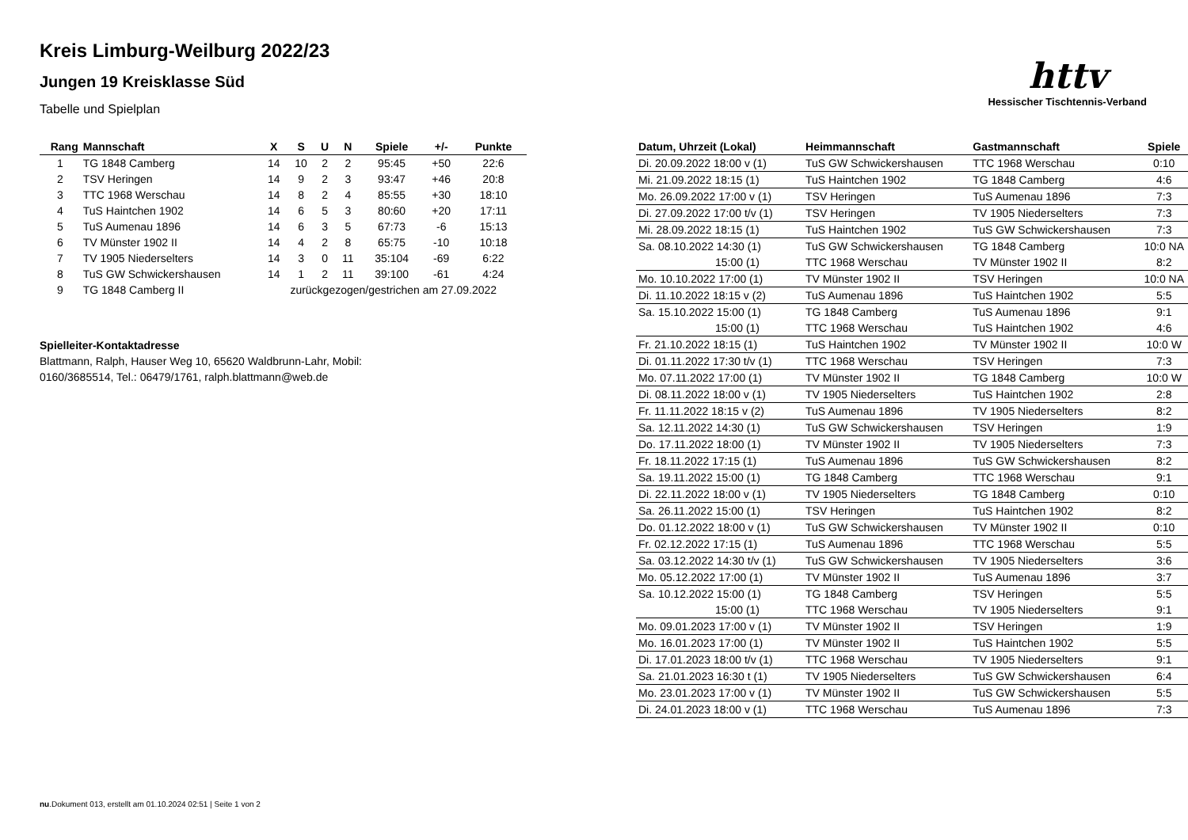Kreis Limburg-Weilburg 2022/23
Jungen 19 Kreisklasse Süd
Tabelle und Spielplan
httv
Hessischer Tischtennis-Verband
| Rang | Mannschaft | X | S | U | N | Spiele | +/- | Punkte |
| --- | --- | --- | --- | --- | --- | --- | --- | --- |
| 1 | TG 1848 Camberg | 14 | 10 | 2 | 2 | 95:45 | +50 | 22:6 |
| 2 | TSV Heringen | 14 | 9 | 2 | 3 | 93:47 | +46 | 20:8 |
| 3 | TTC 1968 Werschau | 14 | 8 | 2 | 4 | 85:55 | +30 | 18:10 |
| 4 | TuS Haintchen 1902 | 14 | 6 | 5 | 3 | 80:60 | +20 | 17:11 |
| 5 | TuS Aumenau 1896 | 14 | 6 | 3 | 5 | 67:73 | -6 | 15:13 |
| 6 | TV Münster 1902 II | 14 | 4 | 2 | 8 | 65:75 | -10 | 10:18 |
| 7 | TV 1905 Niederselters | 14 | 3 | 0 | 11 | 35:104 | -69 | 6:22 |
| 8 | TuS GW Schwickershausen | 14 | 1 | 2 | 11 | 39:100 | -61 | 4:24 |
| 9 | TG 1848 Camberg II | zurückgezogen/gestrichen am 27.09.2022 | | | | | | |
Spielleiter-Kontaktadresse
Blattmann, Ralph, Hauser Weg 10, 65620 Waldbrunn-Lahr, Mobil:
0160/3685514, Tel.: 06479/1761, ralph.blattmann@web.de
| Datum, Uhrzeit (Lokal) | Heimmannschaft | Gastmannschaft | Spiele |
| --- | --- | --- | --- |
| Di. 20.09.2022 18:00 v (1) | TuS GW Schwickershausen | TTC 1968 Werschau | 0:10 |
| Mi. 21.09.2022 18:15 (1) | TuS Haintchen 1902 | TG 1848 Camberg | 4:6 |
| Mo. 26.09.2022 17:00 v (1) | TSV Heringen | TuS Aumenau 1896 | 7:3 |
| Di. 27.09.2022 17:00 t/v (1) | TSV Heringen | TV 1905 Niederselters | 7:3 |
| Mi. 28.09.2022 18:15 (1) | TuS Haintchen 1902 | TuS GW Schwickershausen | 7:3 |
| Sa. 08.10.2022 14:30 (1) | TuS GW Schwickershausen | TG 1848 Camberg | 10:0 NA |
| 15:00 (1) | TTC 1968 Werschau | TV Münster 1902 II | 8:2 |
| Mo. 10.10.2022 17:00 (1) | TV Münster 1902 II | TSV Heringen | 10:0 NA |
| Di. 11.10.2022 18:15 v (2) | TuS Aumenau 1896 | TuS Haintchen 1902 | 5:5 |
| Sa. 15.10.2022 15:00 (1) | TG 1848 Camberg | TuS Aumenau 1896 | 9:1 |
| 15:00 (1) | TTC 1968 Werschau | TuS Haintchen 1902 | 4:6 |
| Fr. 21.10.2022 18:15 (1) | TuS Haintchen 1902 | TV Münster 1902 II | 10:0 W |
| Di. 01.11.2022 17:30 t/v (1) | TTC 1968 Werschau | TSV Heringen | 7:3 |
| Mo. 07.11.2022 17:00 (1) | TV Münster 1902 II | TG 1848 Camberg | 10:0 W |
| Di. 08.11.2022 18:00 v (1) | TV 1905 Niederselters | TuS Haintchen 1902 | 2:8 |
| Fr. 11.11.2022 18:15 v (2) | TuS Aumenau 1896 | TV 1905 Niederselters | 8:2 |
| Sa. 12.11.2022 14:30 (1) | TuS GW Schwickershausen | TSV Heringen | 1:9 |
| Do. 17.11.2022 18:00 (1) | TV Münster 1902 II | TV 1905 Niederselters | 7:3 |
| Fr. 18.11.2022 17:15 (1) | TuS Aumenau 1896 | TuS GW Schwickershausen | 8:2 |
| Sa. 19.11.2022 15:00 (1) | TG 1848 Camberg | TTC 1968 Werschau | 9:1 |
| Di. 22.11.2022 18:00 v (1) | TV 1905 Niederselters | TG 1848 Camberg | 0:10 |
| Sa. 26.11.2022 15:00 (1) | TSV Heringen | TuS Haintchen 1902 | 8:2 |
| Do. 01.12.2022 18:00 v (1) | TuS GW Schwickershausen | TV Münster 1902 II | 0:10 |
| Fr. 02.12.2022 17:15 (1) | TuS Aumenau 1896 | TTC 1968 Werschau | 5:5 |
| Sa. 03.12.2022 14:30 t/v (1) | TuS GW Schwickershausen | TV 1905 Niederselters | 3:6 |
| Mo. 05.12.2022 17:00 (1) | TV Münster 1902 II | TuS Aumenau 1896 | 3:7 |
| Sa. 10.12.2022 15:00 (1) | TG 1848 Camberg | TSV Heringen | 5:5 |
| 15:00 (1) | TTC 1968 Werschau | TV 1905 Niederselters | 9:1 |
| Mo. 09.01.2023 17:00 v (1) | TV Münster 1902 II | TSV Heringen | 1:9 |
| Mo. 16.01.2023 17:00 (1) | TV Münster 1902 II | TuS Haintchen 1902 | 5:5 |
| Di. 17.01.2023 18:00 t/v (1) | TTC 1968 Werschau | TV 1905 Niederselters | 9:1 |
| Sa. 21.01.2023 16:30 t (1) | TV 1905 Niederselters | TuS GW Schwickershausen | 6:4 |
| Mo. 23.01.2023 17:00 v (1) | TV Münster 1902 II | TuS GW Schwickershausen | 5:5 |
| Di. 24.01.2023 18:00 v (1) | TTC 1968 Werschau | TuS Aumenau 1896 | 7:3 |
nu.Dokument 013, erstellt am 01.10.2024 02:51 | Seite 1 von 2